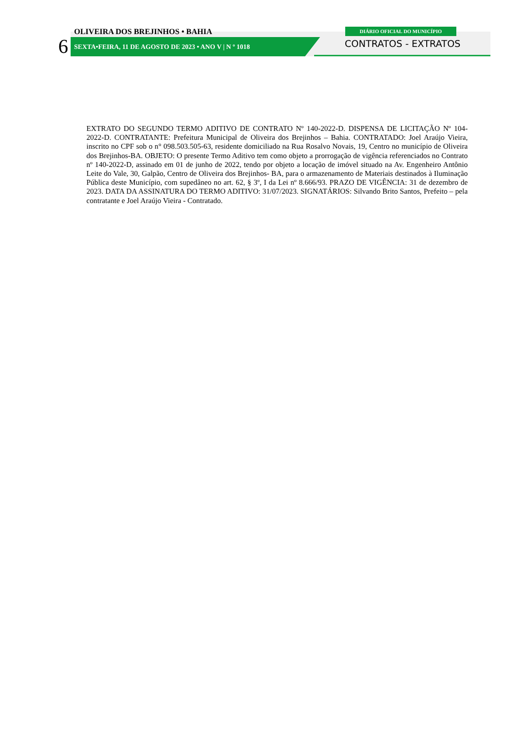OLIVEIRA DOS BREJINHOS • BAHIA
6
SEXTA•FEIRA, 11 DE AGOSTO DE 2023 • ANO V | N º 1018
DIÁRIO OFICIAL DO MUNICÍPIO
CONTRATOS - EXTRATOS
EXTRATO DO SEGUNDO TERMO ADITIVO DE CONTRATO Nº 140-2022-D. DISPENSA DE LICITAÇÃO Nº 104-2022-D. CONTRATANTE: Prefeitura Municipal de Oliveira dos Brejinhos – Bahia. CONTRATADO: Joel Araújo Vieira, inscrito no CPF sob o n° 098.503.505-63, residente domiciliado na Rua Rosalvo Novais, 19, Centro no município de Oliveira dos Brejinhos-BA. OBJETO: O presente Termo Aditivo tem como objeto a prorrogação de vigência referenciados no Contrato nº 140-2022-D, assinado em 01 de junho de 2022, tendo por objeto a locação de imóvel situado na Av. Engenheiro Antônio Leite do Vale, 30, Galpão, Centro de Oliveira dos Brejinhos- BA, para o armazenamento de Materiais destinados à Iluminação Pública deste Município, com supedâneo no art. 62, § 3º, I da Lei nº 8.666/93. PRAZO DE VIGÊNCIA: 31 de dezembro de 2023. DATA DA ASSINATURA DO TERMO ADITIVO: 31/07/2023. SIGNATÁRIOS: Silvando Brito Santos, Prefeito – pela contratante e Joel Araújo Vieira - Contratado.